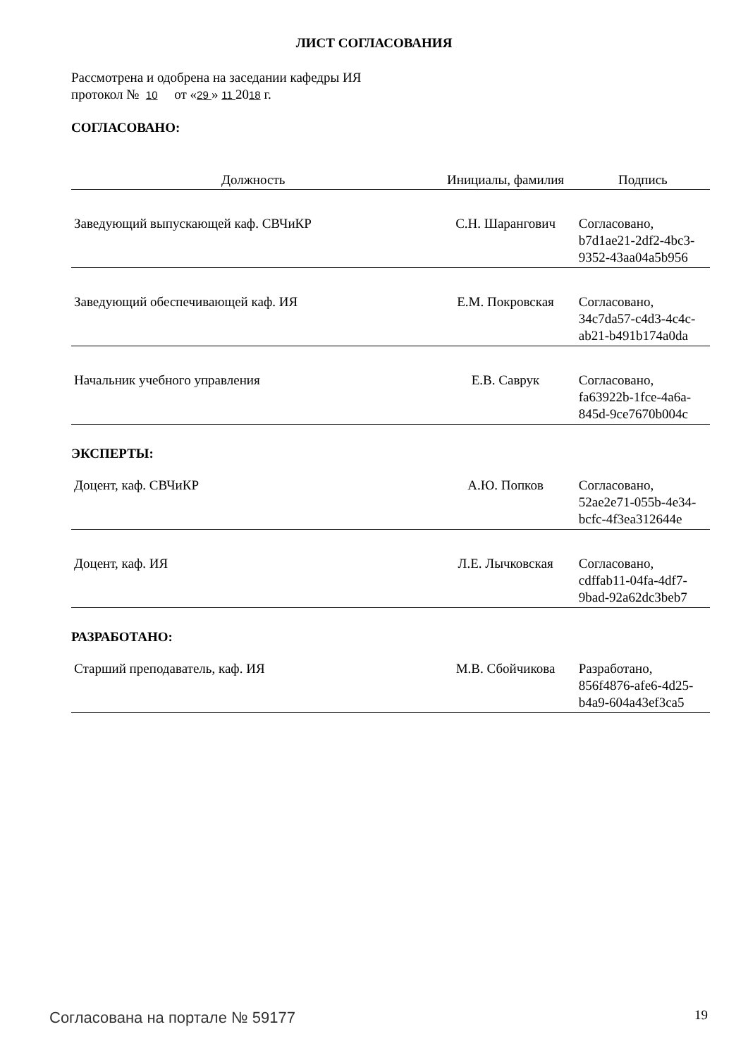ЛИСТ СОГЛАСОВАНИЯ
Рассмотрена и одобрена на заседании кафедры ИЯ
протокол № 10 от «29 » 11 2018 г.
СОГЛАСОВАНО:
| Должность | Инициалы, фамилия | Подпись |
| --- | --- | --- |
| Заведующий выпускающей каф. СВЧиКР | С.Н. Шарангович | Согласовано, b7d1ae21-2df2-4bc3-9352-43aa04a5b956 |
| Заведующий обеспечивающей каф. ИЯ | Е.М. Покровская | Согласовано, 34c7da57-c4d3-4c4c-ab21-b491b174a0da |
| Начальник учебного управления | Е.В. Саврук | Согласовано, fa63922b-1fce-4a6a-845d-9ce7670b004c |
ЭКСПЕРТЫ:
| Доцент, каф. СВЧиКР | А.Ю. Попков | Согласовано, 52ae2e71-055b-4e34-bcfc-4f3ea312644e |
| Доцент, каф. ИЯ | Л.Е. Лычковская | Согласовано, cdffab11-04fa-4df7-9bad-92a62dc3beb7 |
РАЗРАБОТАНО:
| Старший преподаватель, каф. ИЯ | М.В. Сбойчикова | Разработано, 856f4876-afe6-4d25-b4a9-604a43ef3ca5 |
Согласована на портале № 59177 19